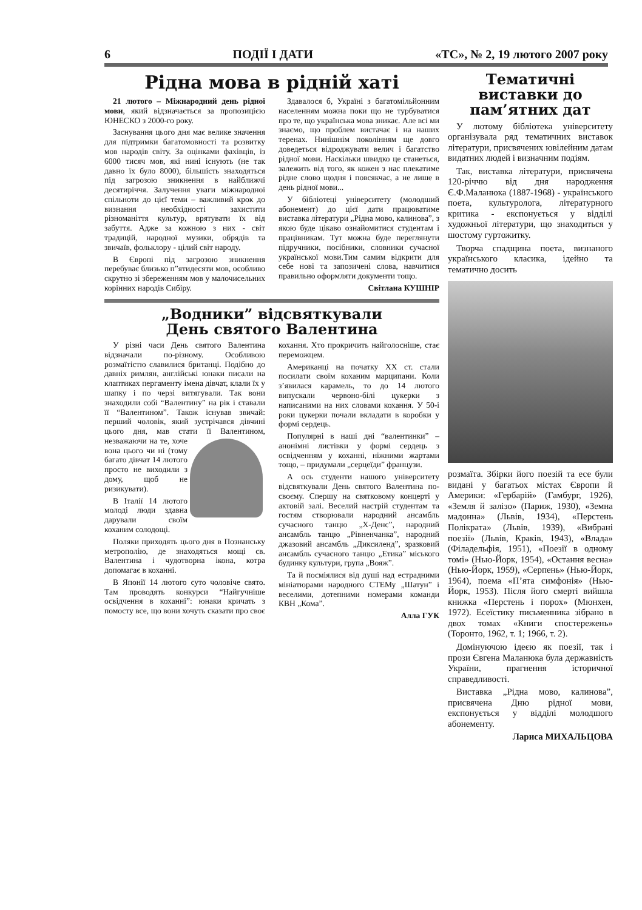6 ПОДІЇ І ДАТИ «ТС», № 2, 19 лютого 2007 року
Рідна мова в рідній хаті
21 лютого – Міжнародний день рідної мови, який відзначається за пропозицією ЮНЕСКО з 2000-го року.
Заснування цього дня має велике значення для підтримки багатомовності та розвитку мов народів світу. За оцінками фахівців, із 6000 тисяч мов, які нині існують (не так давно їх було 8000), більшість знаходяться під загрозою зникнення в найближчі десятиріччя. Залучення уваги міжнародної спільноти до цієї теми – важливий крок до визнання необхідності захистити різноманіття культур, врятувати їх від забуття. Адже за кожною з них - світ традицій, народної музики, обрядів та звичаїв, фольклору - цілий світ народу.
В Європі під загрозою зникнення перебуває близько п”ятидесяти мов, особливо скрутно зі збереженням мов у малочисельних корінних народів Сибіру.
Здавалося б, Україні з багатомільйонним населенням можна поки що не турбуватися про те, що українська мова зникає. Але всі ми знаємо, що проблем вистачає і на наших теренах. Нинішнім поколінням ще довго доведеться відроджувати велич і багатство рідної мови. Наскільки швидко це станеться, залежить від того, як кожен з нас плекатиме рідне слово щодня і повсякчас, а не лише в день рідної мови...
У бібліотеці університету (молодший абонемент) до цієї дати працюватиме виставка літератури „Рідна мово, калинова”, з якою буде цікаво ознайомитися студентам і працівникам. Тут можна буде переглянути підручники, посібники, словники сучасної української мови.Тим самим відкрити для себе нові та запозичені слова, навчитися правильно оформляти документи тощо.
Світлана КУШНІР
„Водники” відсвяткували
День святого Валентина
У різні часи День святого Валентина відзначали по-різному. Особливою розмаїтістю славилися британці. Подібно до давніх римлян, англійські юнаки писали на клаптиках пергаменту імена дівчат, клали їх у шапку і по черзі витягували. Так вони знаходили собі “Валентину” на рік і ставали її “Валентином”. Також існував звичай: перший чоловік, який зустрічався дівчині цього дня, мав стати її Валентином, незважаючи на те, хоче вона цього чи ні (тому багато дівчат 14 лютого просто не виходили з дому, щоб не ризикувати).
В Італії 14 лютого молоді люди здавна дарували своїм коханим солодощі.
Поляки приходять цього дня в Познанську метрополію, де знаходяться мощі св. Валентина і чудотворна ікона, котра допомагає в коханні.
В Японії 14 лютого суто чоловіче свято. Там проводять конкурси “Найгучніше освідчення в коханні”: юнаки кричать з помосту все, що вони хочуть сказати про своє кохання. Хто прокричить найголосніше, стає переможцем.
Американці на початку ХХ ст. стали посилати своїм коханим марципани. Коли з’явилася карамель, то до 14 лютого випускали червоно-білі цукерки з написаними на них словами кохання. У 50-і роки цукерки почали вкладати в коробки у формі сердець.
Популярні в наші дні “валентинки” – анонімні листівки у формі сердець з освідченням у коханні, ніжними жартами тощо, – придумали „серцеїди” французи.
А ось студенти нашого університету відсвяткували День святого Валентина по-своєму. Спершу на святковому концерті у актовій залі. Веселий настрій студентам та гостям створювали народний ансамбль сучасного танцю „Х-Денс”, народний ансамбль танцю „Рівненчанка”, народний джазовий ансамбль „Диксиленд”, зразковий ансамбль сучасного танцю „Етика” міського будинку культури, група „Вояж”.
Та й посміялися від душі над естрадними мініатюрами народного СТЕМу „Шатун” і веселими, дотепними номерами команди КВН „Кома”.
Алла ГУК
Тематичні виставки до пам’ятних дат
У лютому бібліотека університету організувала ряд тематичних виставок літератури, присвячених ювілейним датам видатних людей і визначним подіям.
Так, виставка літератури, присвячена 120-річчю від дня народження Є.Ф.Маланюка (1887-1968) - українського поета, культуролога, літературного критика - експонується у відділі художньої літератури, що знаходиться у шостому гуртожитку.
Творча спадщина поета, визнаного українського класика, ідейно та тематично досить
розмаїта. Збірки його поезій та есе були видані у багатьох містах Європи й Америки: «Гербарій» (Гамбург, 1926), «Земля й залізо» (Париж, 1930), «Земна мадонна» (Львів, 1934), «Перстень Полікрата» (Львів, 1939), «Вибрані поезії» (Львів, Краків, 1943), «Влада» (Філадельфія, 1951), «Поезії в одному томі» (Нью-Йорк, 1954), «Остання весна» (Нью-Йорк, 1959), «Серпень» (Нью-Йорк, 1964), поема «П’ята симфонія» (Нью-Йорк, 1953). Після його смерті вийшла книжка «Перстень і порох» (Мюнхен, 1972). Есеїстику письменника зібрано в двох томах «Книги спостережень» (Торонто, 1962, т. 1; 1966, т. 2).
Домінуючою ідеєю як поезії, так і прози Євгена Маланюка була державність України, прагнення історичної справедливості.
Виставка „Рідна мово, калинова”, присвячена Дню рідної мови, експонується у відділі молодшого абонементу.
Лариса МИХАЛЬЦОВА